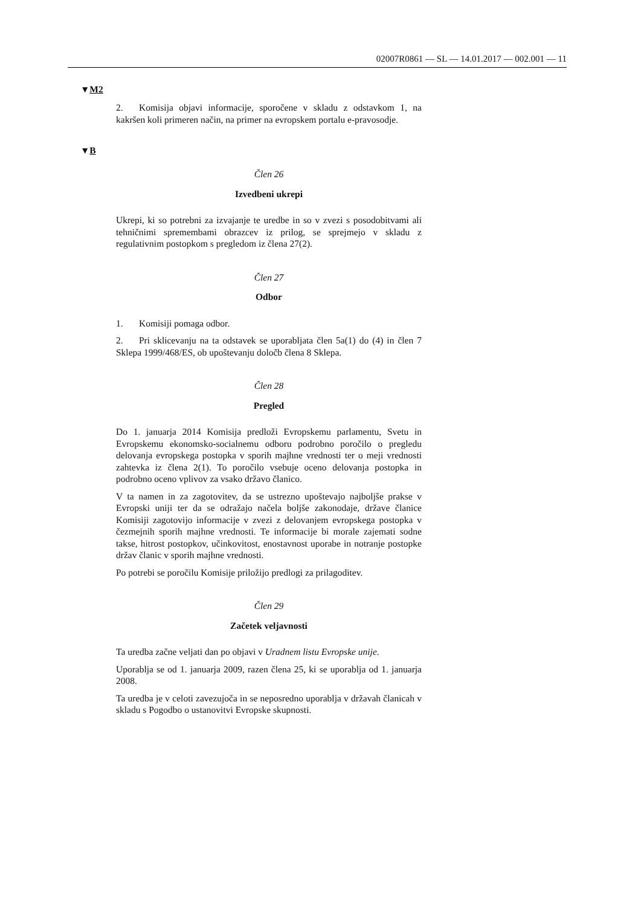02007R0861 — SL — 14.01.2017 — 002.001 — 11
▼M2
2. Komisija objavi informacije, sporočene v skladu z odstavkom 1, na kakršen koli primeren način, na primer na evropskem portalu e-pravosodje.
▼B
Člen 26
Izvedbeni ukrepi
Ukrepi, ki so potrebni za izvajanje te uredbe in so v zvezi s posodobitvami ali tehničnimi spremembami obrazcev iz prilog, se sprejmejo v skladu z regulativnim postopkom s pregledom iz člena 27(2).
Člen 27
Odbor
1. Komisiji pomaga odbor.
2. Pri sklicevanju na ta odstavek se uporabljata člen 5a(1) do (4) in člen 7 Sklepa 1999/468/ES, ob upoštevanju določb člena 8 Sklepa.
Člen 28
Pregled
Do 1. januarja 2014 Komisija predloži Evropskemu parlamentu, Svetu in Evropskemu ekonomsko-socialnemu odboru podrobno poročilo o pregledu delovanja evropskega postopka v sporih majhne vrednosti ter o meji vrednosti zahtevka iz člena 2(1). To poročilo vsebuje oceno delovanja postopka in podrobno oceno vplivov za vsako državo članico.
V ta namen in za zagotovitev, da se ustrezno upoštevajo najboljše prakse v Evropski uniji ter da se odražajo načela boljše zakonodaje, države članice Komisiji zagotovijo informacije v zvezi z delovanjem evropskega postopka v čezmejnih sporih majhne vrednosti. Te informacije bi morale zajemati sodne takse, hitrost postopkov, učinkovitost, enostavnost uporabe in notranje postopke držav članic v sporih majhne vrednosti.
Po potrebi se poročilu Komisije priložijo predlogi za prilagoditev.
Člen 29
Začetek veljavnosti
Ta uredba začne veljati dan po objavi v Uradnem listu Evropske unije.
Uporablja se od 1. januarja 2009, razen člena 25, ki se uporablja od 1. januarja 2008.
Ta uredba je v celoti zavezujoča in se neposredno uporablja v državah članicah v skladu s Pogodbo o ustanovitvi Evropske skupnosti.